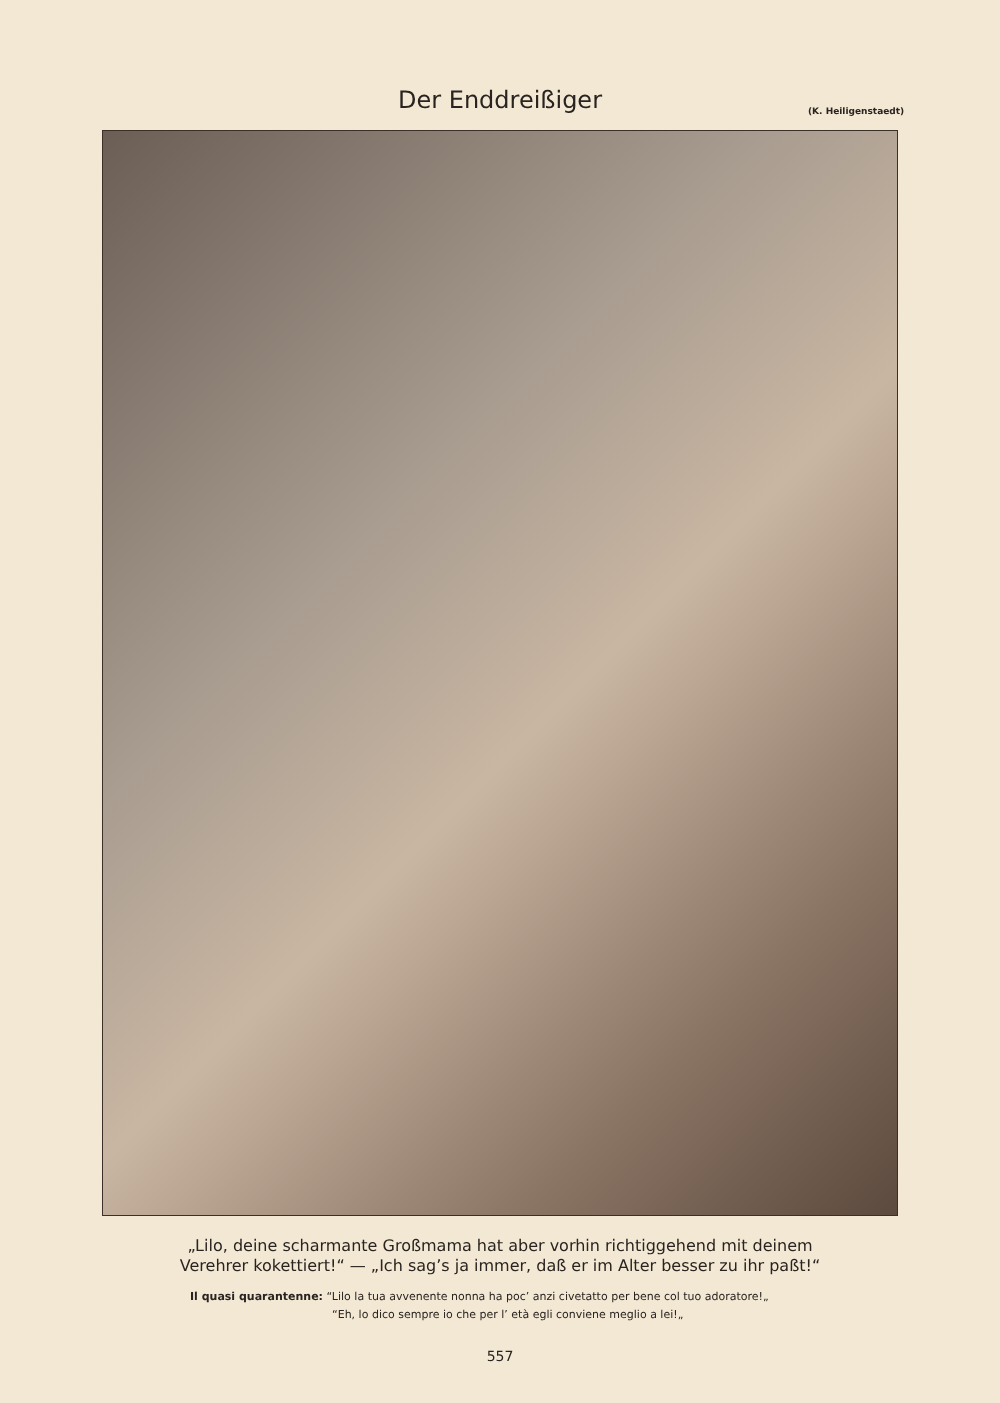Der Enddreißiger (K. Heiligenstaedt)
„Lilo, deine scharmante Großmama hat aber vorhin richtiggehend mit deinem
Verehrer kokettiert!“ — „Ich sag’s ja immer, daß er im Alter besser zu ihr paßt!“
Il quasi quarantenne: “Lilo la tua avvenente nonna ha poc’ anzi civetatto per bene col tuo adoratore!„
“Eh, lo dico sempre io che per l’ età egli conviene meglio a lei!„
557